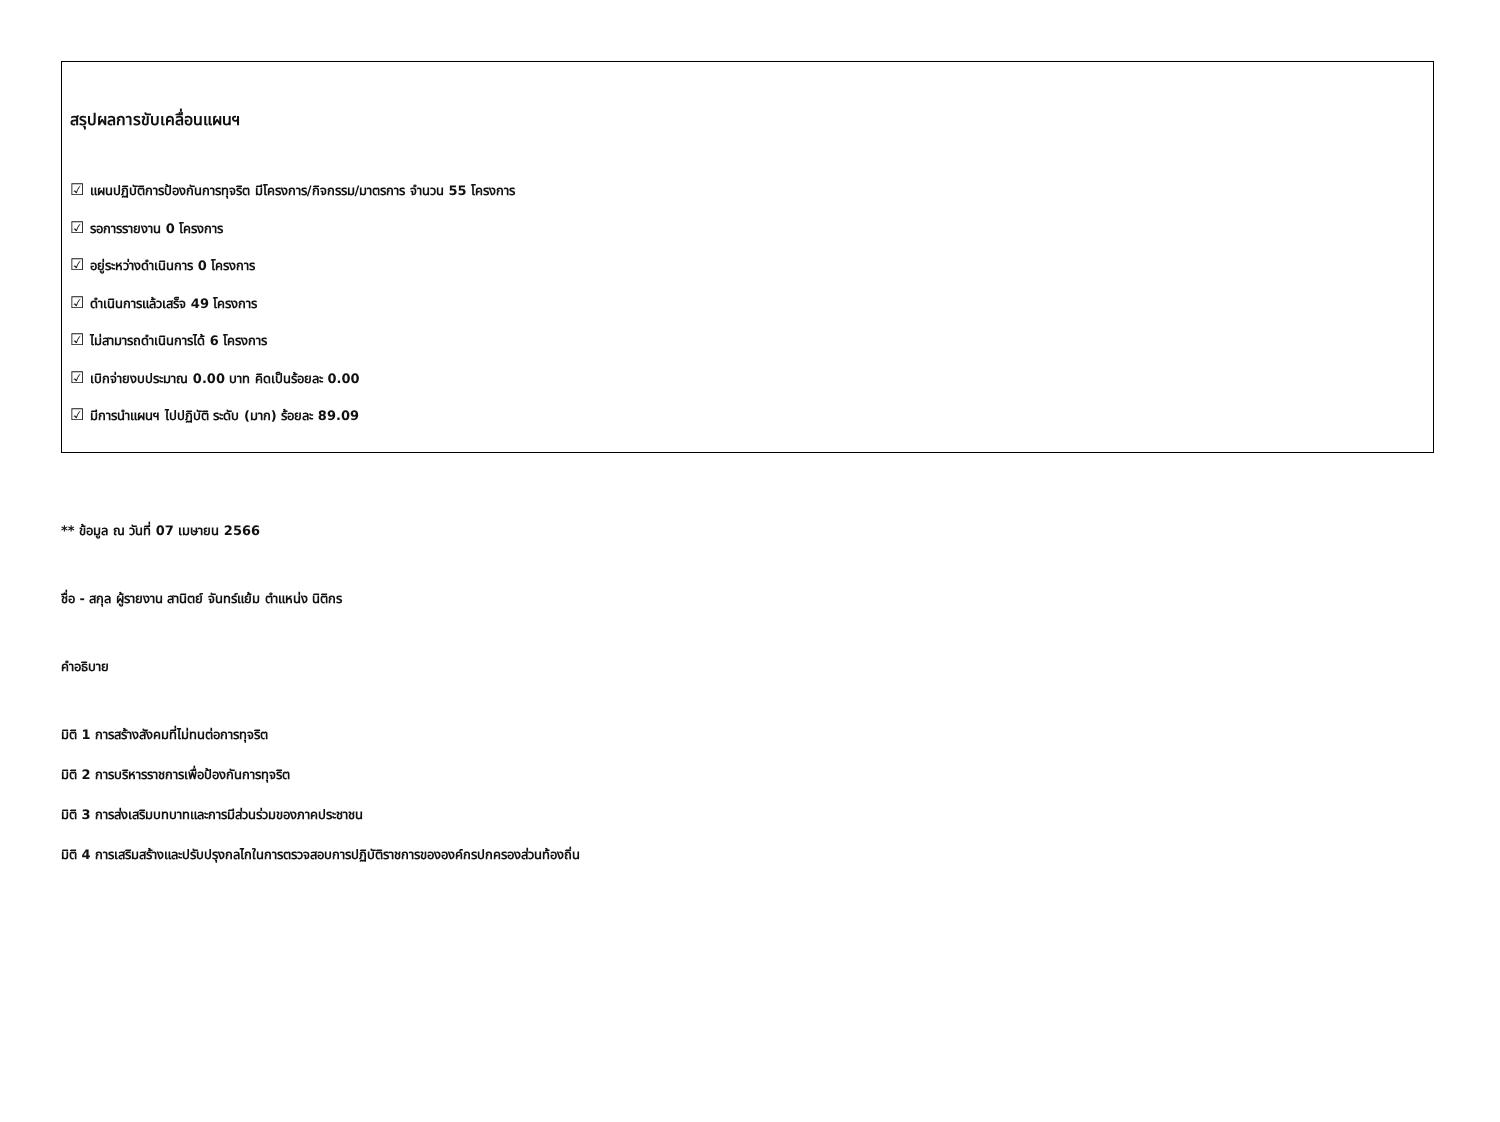สรุปผลการขับเคลื่อนแผนฯ
☑ แผนปฏิบัติการป้องกันการทุจริต มีโครงการ/กิจกรรม/มาตรการ จำนวน 55 โครงการ
☑ รอการรายงาน 0 โครงการ
☑ อยู่ระหว่างดำเนินการ 0 โครงการ
☑ ดำเนินการแล้วเสร็จ 49 โครงการ
☑ ไม่สามารถดำเนินการได้ 6 โครงการ
☑ เบิกจ่ายงบประมาณ 0.00 บาท คิดเป็นร้อยละ 0.00
☑ มีการนำแผนฯ ไปปฏิบัติ ระดับ (มาก) ร้อยละ 89.09
** ข้อมูล ณ วันที่ 07 เมษายน 2566
ชื่อ - สกุล ผู้รายงาน สานิตย์ จันทร์แย้ม ตำแหน่ง นิติกร
คำอธิบาย
มิติ 1 การสร้างสังคมที่ไม่ทนต่อการทุจริต
มิติ 2 การบริหารราชการเพื่อป้องกันการทุจริต
มิติ 3 การส่งเสริมบทบาทและการมีส่วนร่วมของภาคประชาชน
มิติ 4 การเสริมสร้างและปรับปรุงกลไกในการตรวจสอบการปฏิบัติราชการขององค์กรปกครองส่วนท้องถิ่น